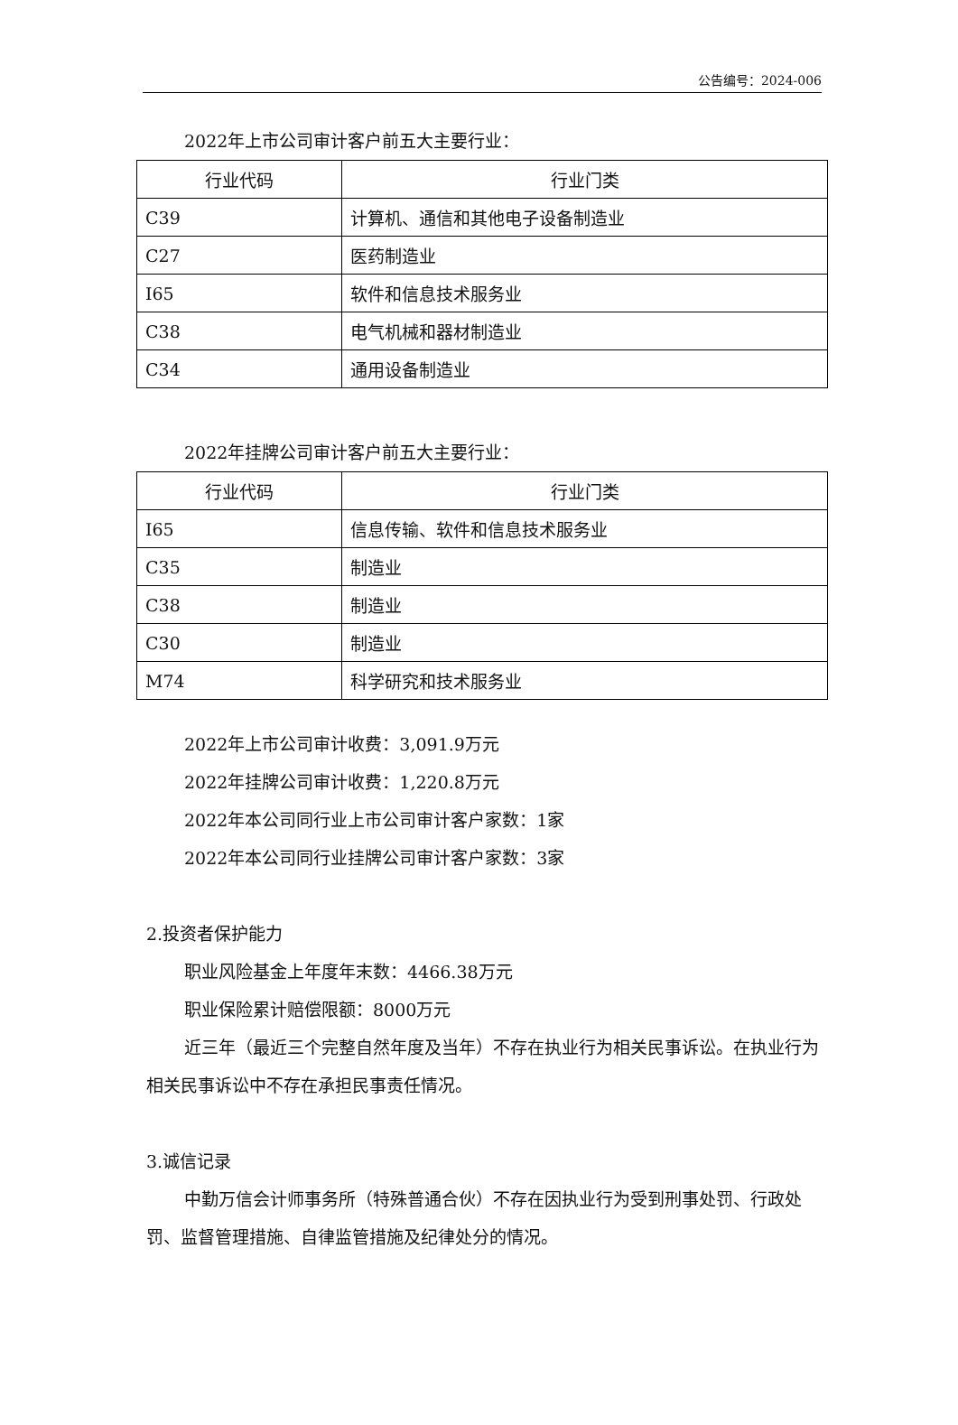公告编号：2024-006
2022年上市公司审计客户前五大主要行业：
| 行业代码 | 行业门类 |
| --- | --- |
| C39 | 计算机、通信和其他电子设备制造业 |
| C27 | 医药制造业 |
| I65 | 软件和信息技术服务业 |
| C38 | 电气机械和器材制造业 |
| C34 | 通用设备制造业 |
2022年挂牌公司审计客户前五大主要行业：
| 行业代码 | 行业门类 |
| --- | --- |
| I65 | 信息传输、软件和信息技术服务业 |
| C35 | 制造业 |
| C38 | 制造业 |
| C30 | 制造业 |
| M74 | 科学研究和技术服务业 |
2022年上市公司审计收费：3,091.9万元
2022年挂牌公司审计收费：1,220.8万元
2022年本公司同行业上市公司审计客户家数：1家
2022年本公司同行业挂牌公司审计客户家数：3家
2.投资者保护能力
职业风险基金上年度年末数：4466.38万元
职业保险累计赔偿限额：8000万元
近三年（最近三个完整自然年度及当年）不存在执业行为相关民事诉讼。在执业行为相关民事诉讼中不存在承担民事责任情况。
3.诚信记录
中勤万信会计师事务所（特殊普通合伙）不存在因执业行为受到刑事处罚、行政处罚、监督管理措施、自律监管措施及纪律处分的情况。